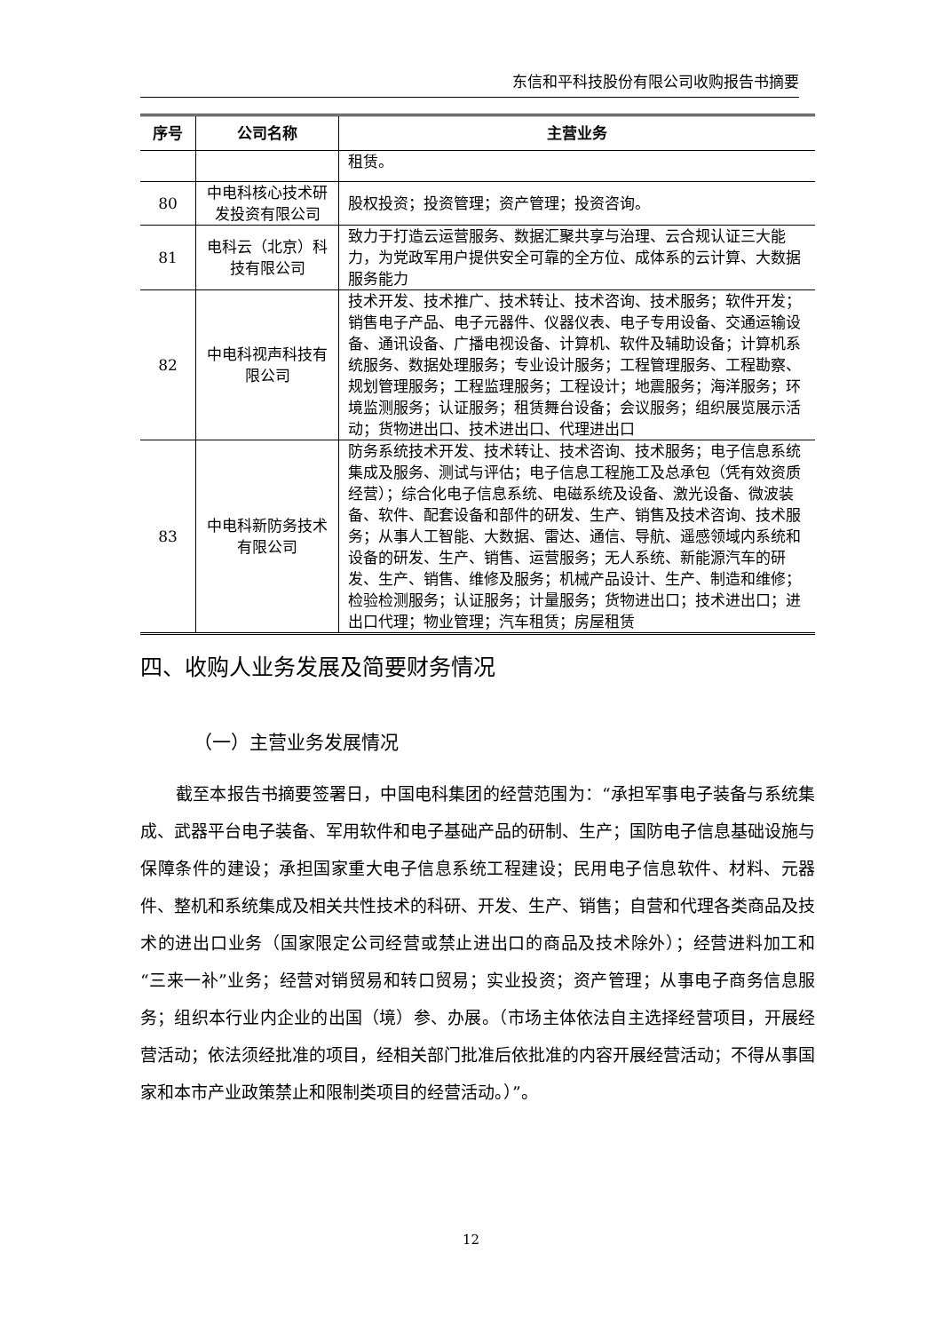东信和平科技股份有限公司收购报告书摘要
| 序号 | 公司名称 | 主营业务 |
| --- | --- | --- |
| | | 租赁。 |
| 80 | 中电科核心技术研发投资有限公司 | 股权投资；投资管理；资产管理；投资咨询。 |
| 81 | 电科云（北京）科技有限公司 | 致力于打造云运营服务、数据汇聚共享与治理、云合规认证三大能力，为党政军用户提供安全可靠的全方位、成体系的云计算、大数据服务能力 |
| 82 | 中电科视声科技有限公司 | 技术开发、技术推广、技术转让、技术咨询、技术服务；软件开发；销售电子产品、电子元器件、仪器仪表、电子专用设备、交通运输设备、通讯设备、广播电视设备、计算机、软件及辅助设备；计算机系统服务、数据处理服务；专业设计服务；工程管理服务、工程勘察、规划管理服务；工程监理服务；工程设计；地震服务；海洋服务；环境监测服务；认证服务；租赁舞台设备；会议服务；组织展览展示活动；货物进出口、技术进出口、代理进出口 |
| 83 | 中电科新防务技术有限公司 | 防务系统技术开发、技术转让、技术咨询、技术服务；电子信息系统集成及服务、测试与评估；电子信息工程施工及总承包（凭有效资质经营）；综合化电子信息系统、电磁系统及设备、激光设备、微波装备、软件、配套设备和部件的研发、生产、销售及技术咨询、技术服务；从事人工智能、大数据、雷达、通信、导航、遥感领域内系统和设备的研发、生产、销售、运营服务；无人系统、新能源汽车的研发、生产、销售、维修及服务；机械产品设计、生产、制造和维修；检验检测服务；认证服务；计量服务；货物进出口；技术进出口；进出口代理；物业管理；汽车租赁；房屋租赁 |
四、收购人业务发展及简要财务情况
（一）主营业务发展情况
截至本报告书摘要签署日，中国电科集团的经营范围为：“承担军事电子装备与系统集成、武器平台电子装备、军用软件和电子基础产品的研制、生产；国防电子信息基础设施与保障条件的建设；承担国家重大电子信息系统工程建设；民用电子信息软件、材料、元器件、整机和系统集成及相关共性技术的科研、开发、生产、销售；自营和代理各类商品及技术的进出口业务（国家限定公司经营或禁止进出口的商品及技术除外）；经营进料加工和“三来一补”业务；经营对销贸易和转口贸易；实业投资；资产管理；从事电子商务信息服务；组织本行业内企业的出国（境）参、办展。（市场主体依法自主选择经营项目，开展经营活动；依法须经批准的项目，经相关部门批准后依批准的内容开展经营活动；不得从事国家和本市产业政策禁止和限制类项目的经营活动。）”。
12